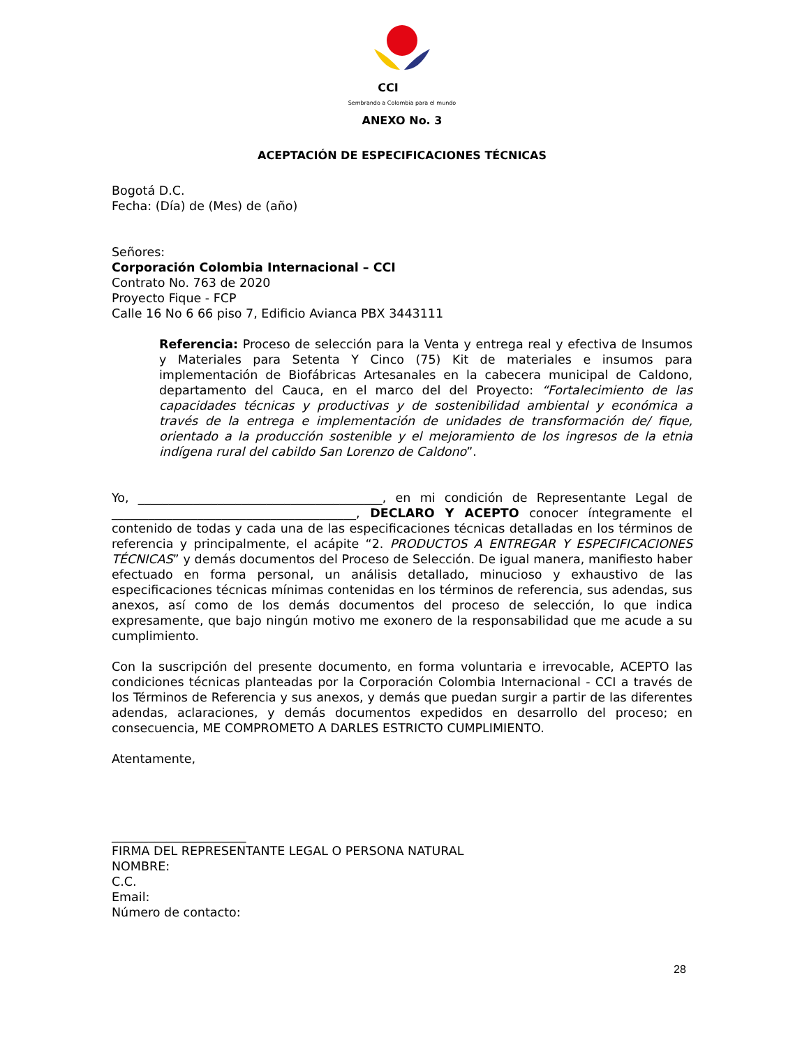CCI
Sembrando a Colombia para el mundo
ANEXO No. 3
ACEPTACIÓN DE ESPECIFICACIONES TÉCNICAS
Bogotá D.C.
Fecha: (Día) de (Mes) de (año)
Señores:
Corporación Colombia Internacional – CCI
Contrato No. 763 de 2020
Proyecto Fique - FCP
Calle 16 No 6 66 piso 7, Edificio Avianca PBX 3443111
Referencia: Proceso de selección para la Venta y entrega real y efectiva de Insumos y Materiales para Setenta Y Cinco (75) Kit de materiales e insumos para implementación de Biofábricas Artesanales en la cabecera municipal de Caldono, departamento del Cauca, en el marco del del Proyecto: “Fortalecimiento de las capacidades técnicas y productivas y de sostenibilidad ambiental y económica a través de la entrega e implementación de unidades de transformación de/ fique, orientado a la producción sostenible y el mejoramiento de los ingresos de la etnia indígena rural del cabildo San Lorenzo de Caldono”.
Yo, ________________________________________, en mi condición de Representante Legal de ________________________________________, DECLARO Y ACEPTO conocer íntegramente el contenido de todas y cada una de las especificaciones técnicas detalladas en los términos de referencia y principalmente, el acápite “2. PRODUCTOS A ENTREGAR Y ESPECIFICACIONES TÉCNICAS” y demás documentos del Proceso de Selección. De igual manera, manifiesto haber efectuado en forma personal, un análisis detallado, minucioso y exhaustivo de las especificaciones técnicas mínimas contenidas en los términos de referencia, sus adendas, sus anexos, así como de los demás documentos del proceso de selección, lo que indica expresamente, que bajo ningún motivo me exonero de la responsabilidad que me acude a su cumplimiento.
Con la suscripción del presente documento, en forma voluntaria e irrevocable, ACEPTO las condiciones técnicas planteadas por la Corporación Colombia Internacional - CCI a través de los Términos de Referencia y sus anexos, y demás que puedan surgir a partir de las diferentes adendas, aclaraciones, y demás documentos expedidos en desarrollo del proceso; en consecuencia, ME COMPROMETO A DARLES ESTRICTO CUMPLIMIENTO.
Atentamente,
______________________
FIRMA DEL REPRESENTANTE LEGAL O PERSONA NATURAL
NOMBRE:
C.C.
Email:
Número de contacto:
28